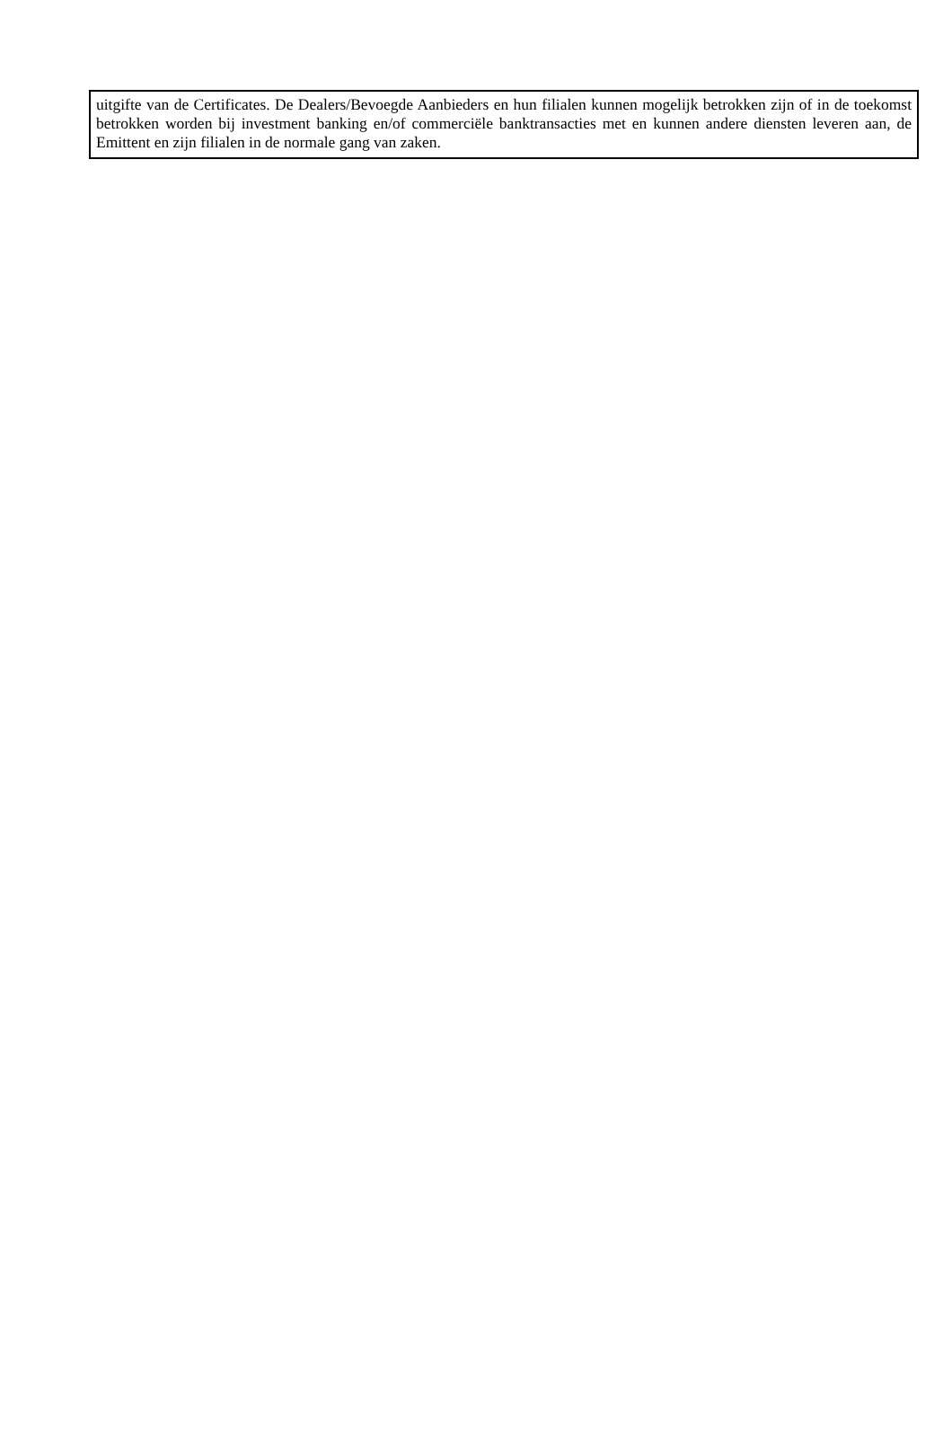uitgifte van de Certificates. De Dealers/Bevoegde Aanbieders en hun filialen kunnen mogelijk betrokken zijn of in de toekomst betrokken worden bij investment banking en/of commerciële banktransacties met en kunnen andere diensten leveren aan, de Emittent en zijn filialen in de normale gang van zaken.